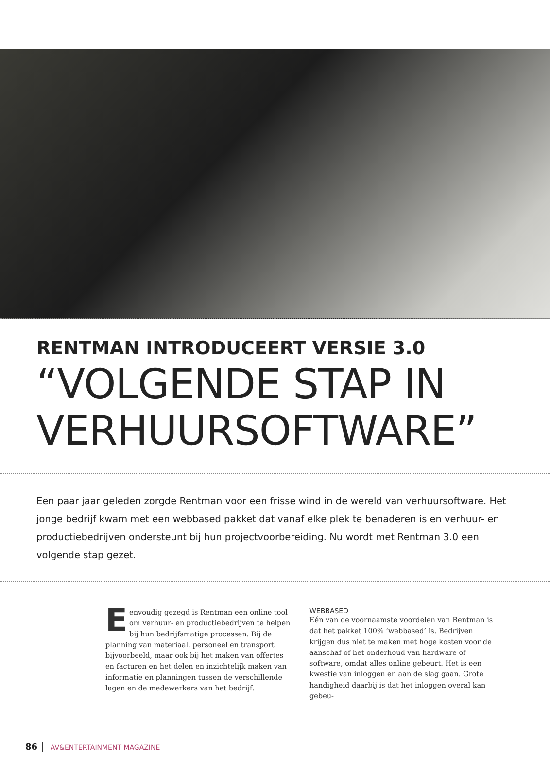RENTMAN INTRODUCEERT VERSIE 3.0
“VOLGENDE STAP IN VERHUURSOFTWARE”
Een paar jaar geleden zorgde Rentman voor een frisse wind in de wereld van verhuursoftware. Het jonge bedrijf kwam met een webbased pakket dat vanaf elke plek te benaderen is en verhuur- en productiebedrijven ondersteunt bij hun projectvoorbereiding. Nu wordt met Rentman 3.0 een volgende stap gezet.
Eenvoudig gezegd is Rentman een online tool om verhuur- en productiebedrijven te helpen bij hun bedrijfsmatige processen. Bij de planning van materiaal, personeel en transport bijvoorbeeld, maar ook bij het maken van offertes en facturen en het delen en inzichtelijk maken van informatie en planningen tussen de verschillende lagen en de medewerkers van het bedrijf.
WEBBASED
Eén van de voornaamste voordelen van Rentman is dat het pakket 100% ‘webbased’ is. Bedrijven krijgen dus niet te maken met hoge kosten voor de aanschaf of het onderhoud van hardware of software, omdat alles online gebeurt. Het is een kwestie van inloggen en aan de slag gaan. Grote handigheid daarbij is dat het inloggen overal kan gebeu-
86 AV&ENTERTAINMENT MAGAZINE